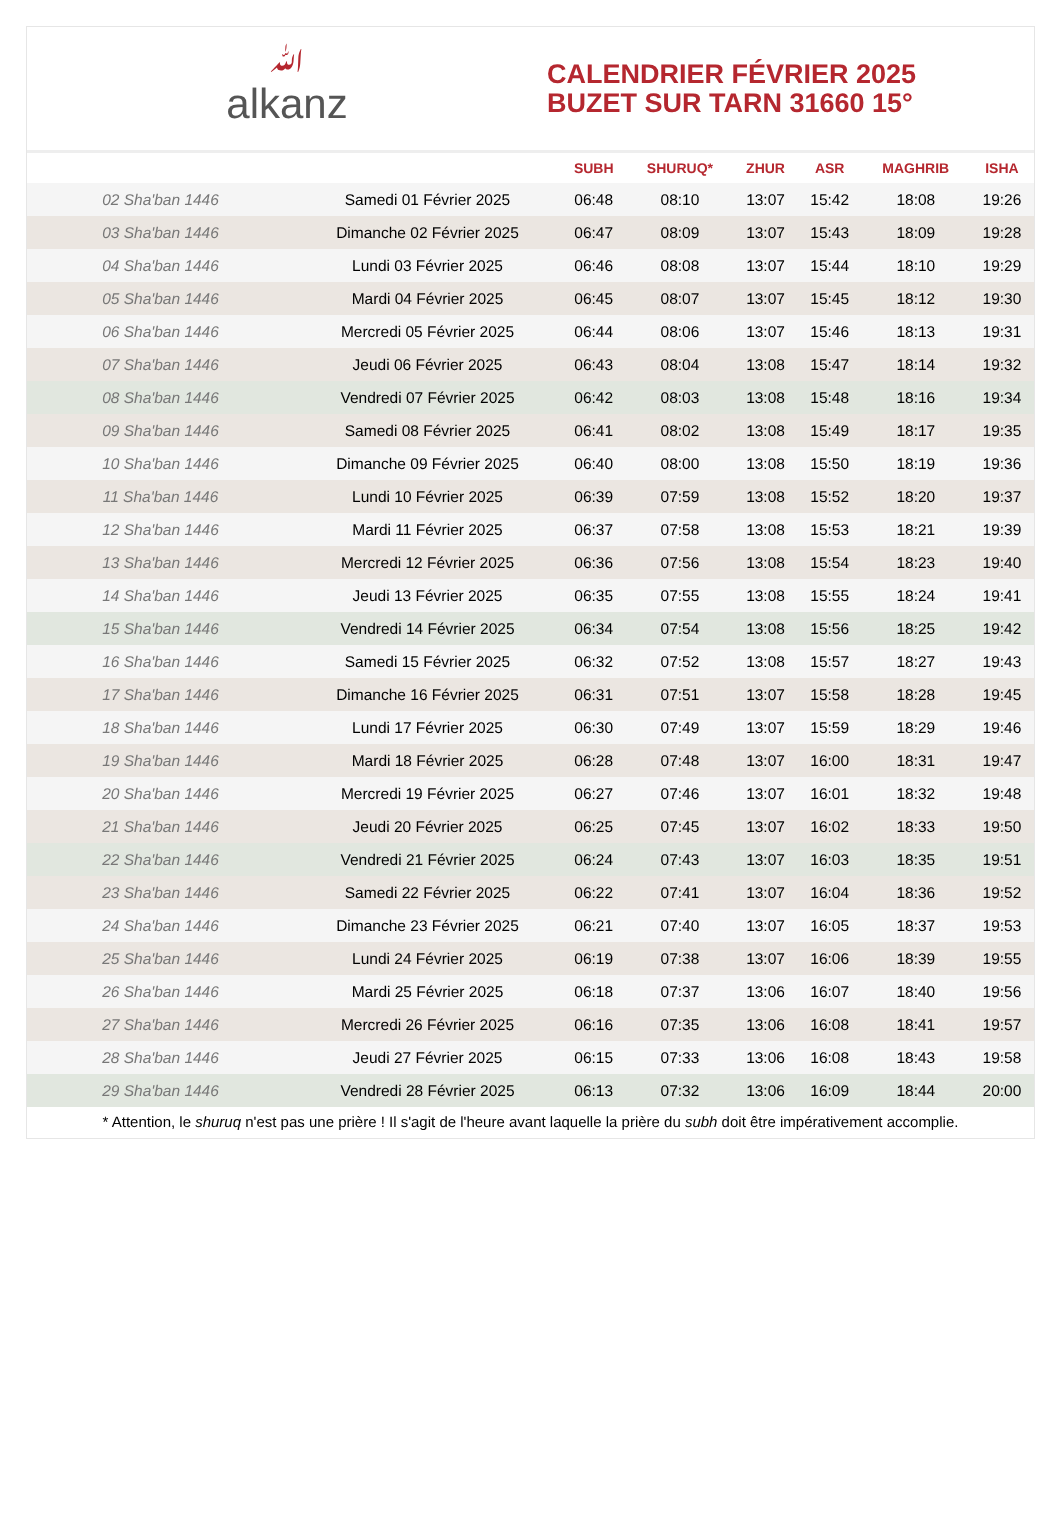ﷲalkanz
CALENDRIER FÉVRIER 2025
BUZET SUR TARN 31660 15°
| | | SUBH | SHURUQ* | ZHUR | ASR | MAGHRIB | ISHA |
| --- | --- | --- | --- | --- | --- | --- | --- |
| 02 Sha'ban 1446 | Samedi 01 Février 2025 | 06:48 | 08:10 | 13:07 | 15:42 | 18:08 | 19:26 |
| 03 Sha'ban 1446 | Dimanche 02 Février 2025 | 06:47 | 08:09 | 13:07 | 15:43 | 18:09 | 19:28 |
| 04 Sha'ban 1446 | Lundi 03 Février 2025 | 06:46 | 08:08 | 13:07 | 15:44 | 18:10 | 19:29 |
| 05 Sha'ban 1446 | Mardi 04 Février 2025 | 06:45 | 08:07 | 13:07 | 15:45 | 18:12 | 19:30 |
| 06 Sha'ban 1446 | Mercredi 05 Février 2025 | 06:44 | 08:06 | 13:07 | 15:46 | 18:13 | 19:31 |
| 07 Sha'ban 1446 | Jeudi 06 Février 2025 | 06:43 | 08:04 | 13:08 | 15:47 | 18:14 | 19:32 |
| 08 Sha'ban 1446 | Vendredi 07 Février 2025 | 06:42 | 08:03 | 13:08 | 15:48 | 18:16 | 19:34 |
| 09 Sha'ban 1446 | Samedi 08 Février 2025 | 06:41 | 08:02 | 13:08 | 15:49 | 18:17 | 19:35 |
| 10 Sha'ban 1446 | Dimanche 09 Février 2025 | 06:40 | 08:00 | 13:08 | 15:50 | 18:19 | 19:36 |
| 11 Sha'ban 1446 | Lundi 10 Février 2025 | 06:39 | 07:59 | 13:08 | 15:52 | 18:20 | 19:37 |
| 12 Sha'ban 1446 | Mardi 11 Février 2025 | 06:37 | 07:58 | 13:08 | 15:53 | 18:21 | 19:39 |
| 13 Sha'ban 1446 | Mercredi 12 Février 2025 | 06:36 | 07:56 | 13:08 | 15:54 | 18:23 | 19:40 |
| 14 Sha'ban 1446 | Jeudi 13 Février 2025 | 06:35 | 07:55 | 13:08 | 15:55 | 18:24 | 19:41 |
| 15 Sha'ban 1446 | Vendredi 14 Février 2025 | 06:34 | 07:54 | 13:08 | 15:56 | 18:25 | 19:42 |
| 16 Sha'ban 1446 | Samedi 15 Février 2025 | 06:32 | 07:52 | 13:08 | 15:57 | 18:27 | 19:43 |
| 17 Sha'ban 1446 | Dimanche 16 Février 2025 | 06:31 | 07:51 | 13:07 | 15:58 | 18:28 | 19:45 |
| 18 Sha'ban 1446 | Lundi 17 Février 2025 | 06:30 | 07:49 | 13:07 | 15:59 | 18:29 | 19:46 |
| 19 Sha'ban 1446 | Mardi 18 Février 2025 | 06:28 | 07:48 | 13:07 | 16:00 | 18:31 | 19:47 |
| 20 Sha'ban 1446 | Mercredi 19 Février 2025 | 06:27 | 07:46 | 13:07 | 16:01 | 18:32 | 19:48 |
| 21 Sha'ban 1446 | Jeudi 20 Février 2025 | 06:25 | 07:45 | 13:07 | 16:02 | 18:33 | 19:50 |
| 22 Sha'ban 1446 | Vendredi 21 Février 2025 | 06:24 | 07:43 | 13:07 | 16:03 | 18:35 | 19:51 |
| 23 Sha'ban 1446 | Samedi 22 Février 2025 | 06:22 | 07:41 | 13:07 | 16:04 | 18:36 | 19:52 |
| 24 Sha'ban 1446 | Dimanche 23 Février 2025 | 06:21 | 07:40 | 13:07 | 16:05 | 18:37 | 19:53 |
| 25 Sha'ban 1446 | Lundi 24 Février 2025 | 06:19 | 07:38 | 13:07 | 16:06 | 18:39 | 19:55 |
| 26 Sha'ban 1446 | Mardi 25 Février 2025 | 06:18 | 07:37 | 13:06 | 16:07 | 18:40 | 19:56 |
| 27 Sha'ban 1446 | Mercredi 26 Février 2025 | 06:16 | 07:35 | 13:06 | 16:08 | 18:41 | 19:57 |
| 28 Sha'ban 1446 | Jeudi 27 Février 2025 | 06:15 | 07:33 | 13:06 | 16:08 | 18:43 | 19:58 |
| 29 Sha'ban 1446 | Vendredi 28 Février 2025 | 06:13 | 07:32 | 13:06 | 16:09 | 18:44 | 20:00 |
* Attention, le shuruq n'est pas une prière ! Il s'agit de l'heure avant laquelle la prière du subh doit être impérativement accomplie.